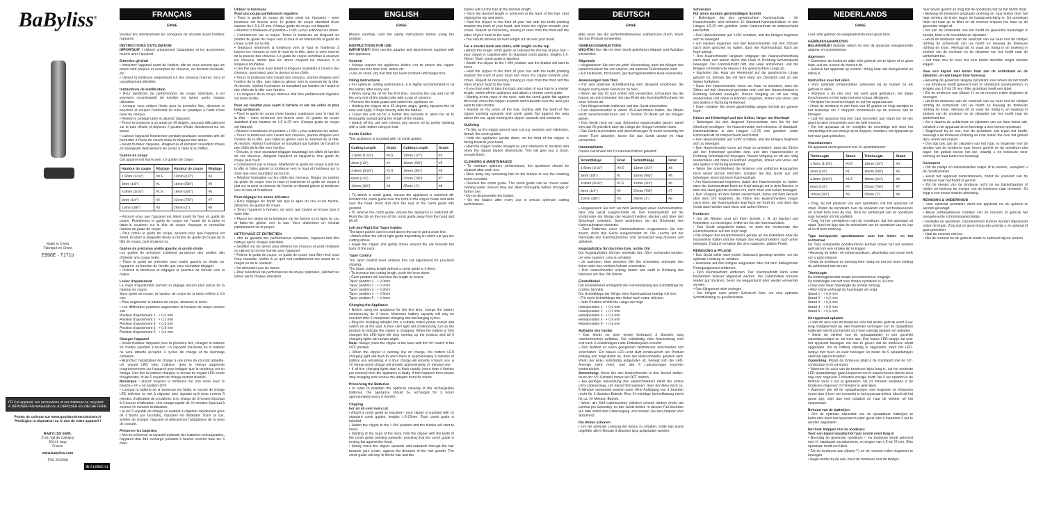BaByliss<sup>®</sup>
Made in China
Fabriqué en Chine
E996E - T171b
FR Cet appareil, ses accessoires et ses batteries se recyclent À DÉPOSER EN MAGASIN ou À DÉPOSER EN DÉCHETERIE
Points de collecte sur www.quefairedemesdechets.fr
Privilégiez la réparation ou le don de votre appareil !
BABYLISS SARL
ZI du Val de Calvigny
59141 Iwuy
France
www.babyliss.com
FAC 2023/08
IB-21/058C-01
FRANÇAIS
E996E
Veuillez lire attentivement les consignes de sécurité avant d'utiliser l'appareil.
INSTRUCTIONS D'UTILISATION
IMPORTANT ! Utilisez uniquement l'adaptateur et les accessoires fournis avec l'appareil.
Entretien général
• Inspectez l'appareil avant de l'utiliser, afin de vous assurer que les lames sont propres et exemptes de cheveux, de déchets résiduels, etc.
• Utilisez la tondeuse uniquement sur des cheveux propres, secs et complètement démêlés.
Instructions de lubrification
• Pour bénéficier de performances de coupe optimales, il est vivement recommandé de lubrifier les lames après chaque utilisation.
• Lorsque vous utilisez l'huile pour la première fois, dévissez le bouchon et coupez l'extrémité du tube en plastique à l'aide d'une paire de ciseaux.
• Retirez le protège-lame et allumez l'appareil.
• Tenez la tondeuse à un angle de 45 degrés, appuyez délicatement sur le tube d'huile et déposez 2 gouttes d'huile directement sur les lames.
• Laissez l'appareil fonctionner pendant quelques secondes afin de permettre à l'huile de couvrir toute la longueur des lames.
• Avant d'utiliser l'appareil, éteignez-le et éliminez l'excédent d'huile en épongeant délicatement les lames à l'aide d'un chiffon.
Guides de coupe
Cet appareil est fourni avec 10 guides de coupe :
| Hauteur de coupe | Réglage | Hauteur de coupe | Réglage |
| --- | --- | --- | --- |
| 1.5mm (1/16″) | #0.5 | 13mm (1/2″) | #4 |
| 3mm (1/8″) | #1 | 16mm (5/8″) | #5 |
| 4.8mm (3/16″) | #1.5 | 19mm (3/4″) | #6 |
| 6mm (1/4″) | #2 | 22mm (7/8″) | #7 |
| 10mm (3/8″) | #3 | 25mm (1″) | #8 |
• Assurez-vous que l'appareil est éteint avant de fixer un guide de coupe. Positionnez le guide de coupe sur l'avant de la lame et faites-le coulisser sur la tête de coupe. Appuyez et verrouillez l'arrière du guide de coupe.
• Pour retirer le guide de coupe, assurez-vous que l'appareil est éteint. Écartez la languette située à l'arrière du guide de coupe de la tête de coupe, puis soulevez-la.
Guides de précision oreille gauche et oreille droite
Les guides de précision s'utilisent au-dessus des oreilles afin d'obtenir une coupe nette.
• Fixez le guide de précision pour oreille gauche ou droite sur l'appareil, en fonction de l'oreille que vous souhaitez dégager.
• Inclinez la tondeuse et dégagez le pourtour de l'oreille vers la nuque.
Levier d'ajustement
Le levier d'ajustement permet un réglage encore plus précis de la hauteur de coupe.
Sans guide de coupe, la hauteur de coupe de la lame s'élève à 0,8 mm.
• Pour augmenter la hauteur de coupe, abaissez le levier.
• Les différentes positions augmentent la hauteur de coupe comme suit :
Position d'ajustement 1 - + 0,0 mm
Position d'ajustement 2 - + 0,2 mm
Position d'ajustement 3 - + 0,3 mm
Position d'ajustement 4 - + 0,5 mm
Position d'ajustement 5 - + 0,6 mm
Charger l'appareil
• Avant d'utiliser l'appareil pour la première fois, chargez la batterie en continu pendant 3 heures. La capacité maximale de la batterie ne sera atteinte qu'après 3 cycles de charge et de décharge complets.
• Branchez l'adaptateur de charge à une prise de courant adaptée. Un voyant LED bleu s'allume, dont le niveau augmente progressivement sur l'appareil pour indiquer que la tondeuse est en charge. Une fois la batterie chargée, le niveau du voyant LED cesse d'augmenter, et les 5 voyants de charge restent allumés.
Remarque : placez toujours la tondeuse sur son socle avec le bouton « I/0 » en position OFF.
• Lorsque la batterie de la tondeuse est faible, le voyant de charge LED inférieur se met à clignoter pour signaler qu'il reste environ 5 minutes d'utilisation de la batterie. Une charge de 3 heures équivaut à 3 heures d'utilisation. Une charge rapide de 20 minutes équivaut à environ 20 minutes d'utilisation.
• Si les 5 voyants de charge se mettent à clignoter rapidement (plus de 4 flashs par seconde), l'appareil est défaillant. Dans ce cas, arrêtez de charger l'appareil et débranchez l'adaptateur de la prise de courant.
Préserver les batteries
• Afin de préserver la capacité optimale des batteries rechargeables, l'appareil doit être rechargé pendant 3 heures environ tous les 6 mois.
Utiliser la tondeuse
Pour une coupe parfaitement régulière
• Fixez le guide de coupe de votre choix sur l'appareil – votre tondeuse est fournie avec 10 guides de coupe standard d'une hauteur de 1,5 à 25 mm. Chaque guide de coupe est étiqueté.
• Allumez la tondeuse en position « I-ON » pour actionner les lames.
• Commencez par la nuque. Tenez la tondeuse en dirigeant les pointes du guide de coupe vers le haut et en maintenant le guide de coupe à plat sur la tête.
• Déplacez lentement la tondeuse vers le haut et l'extérieur à travers les cheveux et vers le haut de la tête, dans le sens inverse de la pousse des cheveux. Le guide de coupe contribue à soulever les cheveux, tandis que les lames coupent les cheveux à la longueur souhaitée.
• Une fois que vous avez atteint la longueur souhaitée à l'arrière des cheveux, poursuivez avec le dessus et les côtés.
• Tenez la tondeuse vers l'avant des cheveux, pointes dirigées vers l'arrière de la tête, puis faites-la glisser vers le sommet de la tête. Au besoin, répétez l'opération en travaillant par bandes de l'avant et des côtés de la tête vers l'arrière.
• La longueur de la coupe obtenue doit être parfaitement régulière sur toute la tête.
Pour un résultat plus court à l'arrière et sur les côtés et plus long au-dessus
• Fixez le guide de coupe d'une hauteur supérieure pour le haut de la tête – votre tondeuse est fournie avec 10 guides de coupe standard d'une hauteur de 1,5 à 25 mm. Chaque guide de coupe est étiqueté.
• Allumez la tondeuse en position « I-ON » pour actionner les lames.
• Tenez la tondeuse vers l'avant des cheveux, pointes dirigées vers l'arrière de la tête, puis faites-la glisser vers le sommet de la tête. Au besoin, répétez l'opération en travaillant par bandes de l'avant et des côtés de la tête vers l'arrière.
• Ensuite, si vous souhaitez dégager davantage les côtés et l'arrière de vos cheveux, éteignez l'appareil et équipez-le d'un guide de coupe plus court.
• Commencez par la nuque. Maintenez le guide de coupe à plat sur la tête et faites glisser la tondeuse vers le haut et l'extérieur sur la zone que vous souhaitez raccourcir.
• Répétez l'opération sur les côtés des cheveux. Dirigez les pointes du guide de coupe vers le haut et maintenez le guide de coupe à plat sur la zone au-dessus de l'oreille en faisant glisser la tondeuse vers le haut et l'extérieur.
Pour dégager les zones délicates
• Pour dégager les bords tels que la ligne du cou et les favoris, détachez les guides de coupe.
• Tenez l'appareil à l'envers, de sorte que l'avant se trouve face à votre tête.
• Placez les lames de la tondeuse sur les favoris ou la ligne du cou et faites-les glisser vers le bas. Vous obtiendrez un résultat parfaitement net et propre.
NETTOYAGE ET ENTRETIEN
• Afin de garantir des performances optimales, l'appareil doit être nettoyé après chaque utilisation.
• Soufflez sur les lames pour éliminer les cheveux et poils résiduels ou utilisez la brosse fournie avec l'appareil.
• Retirez le guide de coupe. Le guide de coupe peut être rincé sous l'eau courante. Veillez à ce qu'il soit parfaitement sec avant de le ranger ou de le réutiliser.
• Ne démontez pas les lames.
• Pour bénéficier de performances de coupe optimales, lubrifiez les lames après chaque utilisation.
ENGLISH
E996E
Please carefully read the safety instructions before using the product.
INSTRUCTIONS FOR USE
IMPORTANT! Only use the adaptor and attachments supplied with this appliance.
General
• Always inspect the appliance before use to ensure the clipper blades are free from hair, debris etc.
• Use on clean, dry hair that has been combed until tangle-free.
Oiling Instructions
• For optimum cutting performance, it is highly recommended to oil the blades after every use.
• When using the oil for the first time, unscrew the cap and cut off the very end of the plastic tube with a pair of scissors.
• Remove the blade guard and switch the appliance on.
• Holding the clipper at a 45 degree angle, gently squeeze the oil tube and apply 2 drops directly onto the blades.
• Leave the unit on for a further few seconds to allow the oil to thoroughly spread along the length of the blades.
• Switch off the unit and remove any excess oil by gently dabbing with a cloth before using on hair.
Comb Guides
This appliance is supplied with 10 comb guides:
| Cutting Length | Grade | Cutting Length | Grade |
| --- | --- | --- | --- |
| 1.5mm (1/16″) | #0.5 | 13mm (1/2″) | #4 |
| 3mm (1/8″) | #1 | 16mm (5/8″) | #5 |
| 4.8mm (3/16″) | #1.5 | 19mm (3/4″) | #6 |
| 6mm (1/4″) | #2 | 22mm (7/8″) | #7 |
| 10mm (3/8″) | #3 | 25mm (1″) | #8 |
• To attach a comb guide, ensure the appliance is switched off. Position the comb guide over the front of the clipper blade and slide over the head. Push and click the rear of the comb guide into position.
• To remove the comb guide, ensure the appliance is switched off. Push the tab on the rear of the comb guide away from the head and lift off.
Left and Right Ear Taper Guides
The taper guides can be used above the ear to get a clean line.
• Attach either the left or right guide depending on which ear you are cutting above.
• Angle the clipper and gently stroke around the ear towards the back of the neck.
Taper Control
The taper control lever enables fine cut adjustment for precision clipping.
The blade cutting length without a comb guide is 0.8mm.
• To increase the cutting length, push the lever down.
• Each position will increase the length as below:
Taper position 1 - + 0.0mm
Taper position 2 - + 0.2mm
Taper position 3 - + 0.3mm
Taper position 4 - + 0.5mm
Taper position 5 - + 0.6mm
Charging the Appliance
• Before using the appliance for the first time, charge the battery continuously for 3 hours. Maximum battery capacity will only be reached after 3 completed charging and discharging cycles.
• Plug the charging adapter into a suitable mains power socket and switch on at the wall. A blue LED light will continuously run up the product to indicate the clipper is charging. When the battery is fully charged the LED light will stop running up the product and all 5 charging lights will remain alight.
Note: Always place the clipper in the base with the 'I/0' switch in the OFF position.
• When the clipper is running low on charge, the bottom LED charging light will flash to warn there is approximately 5 minutes of battery use remaining. A 3 hour charge will provide 3 hours use. A 20 minute quick charge will provide approximately 20 minutes use.
• If all five charging lights start to flash rapidly (more than 4 flashes per second) then the appliance is faulty. If this happens then please stop charging and remove the adapter from the mains.
Preserving the Batteries
• In order to maintain the optimum capacity of the rechargeable batteries, the appliance should be recharged for 3 hours approximately every 6 months.
Clipping
For an all over even cut
• Attach a comb guide as required – your clipper is supplied with 10 standard comb guides, lengths 1.5-25mm. Each comb guide is labelled.
• Switch the clipper to the 'I-ON' position and the blades will start to move.
• Starting at the nape of the neck, hold the clipper with the teeth of the comb guide pointing upwards, ensuring that the comb guide is resting flat against the head.
• Slowly move the clipper upwards and outwards through the hair towards your crown, against the direction of the hair growth. The comb guide will help to lift the hair and the
blades will cut the hair at the desired length.
• Once the desired length is achieved at the back of the hair, start clipping the top and sides.
• Hold the clipper to the front of your hair with the teeth pointing towards the back of your head, and move the clipper towards your crown. Repeat as necessary, moving in rows from the front and the sides of your head to the back.
• You should achieve an even length cut all over your head.
For a shorter back and sides, with length on the top
• Attach the longer comb guide as required for the top of your hair – your clipper is supplied with 10 standard comb guides, lengths 1.5- 25mm. Each comb guide is labelled.
• Switch the clipper to the 'I-ON' position and the blades will start to move.
• Hold the clipper to the front of your hair with the teeth pointing towards the back of your head and move the clipper towards your crown. Repeat as necessary, moving in rows from the front and the sides of your head to the back.
• If you then wish to take the back and sides of your hair to a shorter length, switch off the appliance and attach a shorter comb guide.
• Starting at the nape of the neck, with the comb guide flat against the head, move the clipper upwards and outwards over the area you want to take shorter.
• Repeat on the sides of the hair, starting with the teeth of the clipper pointing upwards and comb guide flat against the area above the ear, again moving the clipper upwards and outwards.
Outlining
• To tidy up the edges around your cut e.g. neckline and sideburns, detach the comb guides.
• Hold the appliance upside down, so the front of the clipper is facing towards your head.
• Hold the clipper blades straight on your sideburns or neckline and move the clipper blades downwards. This will give you a clean, smooth finish.
CLEANING & MAINTENANCE
• To maintain optimum performance, the appliance should be cleaned after each use.
• Blow away any remaining hair on the blades or use the cleaning brush provided.
• Remove the comb guide. The comb guide can be rinsed under running water. Ensure they are dried thoroughly before storage or further use.
• Do not disassemble the blades.
• Oil the blades after every use to ensure optimum cutting performance.
DEUTSCH
E996E
Bitte lesen Sie die Sicherheitshinweise aufmerksam durch, bevor Sie das Produkt verwenden.
GEBRAUCHSANLEITUNG
WICHTIG! Nur die mit dem Gerät gelieferten Adapter und Aufsätze verwenden.
Allgemein
• Vergewissern Sie sich vor jeder Verwendung, dass die Klingen des Haarschneiders frei von Haaren und anderen Rückständen sind.
• Auf sauberem, trockenem, gut durchgekämmtem Haar verwenden.
Anweisungen zum Ölen
• Für eine optimale Schnittleistung wird dringend empfohlen, die Klingen nach jedem Gebrauch zu ölen.
• Wenn Sie das Öl zum ersten Mal verwenden, schrauben Sie die Kappe ab und schneiden Sie das Ende des Kunststoffröhrchens mit einer Schere ab.
• Den Klingenschutz entfernen und das Gerät einschalten.
• Den Haarschneider in einem 45-Grad-Winkel halten, die Öltube leicht zusammendrücken und 2 Tropfen Öl direkt auf die Klingen geben.
• Das Gerät noch ein paar Sekunden eingeschaltet lassen, damit sich das Öl gründlich über die Länge der Klingen verteilen kann.
• Das Gerät ausschalten und überschüssiges Öl durch vorsichtig mit einem Tuch abtupfen, bevor Sie das Gerät wieder im Haar verwenden.
Kammaufsätze
Dieses Gerät wird mit 10 Kammaufsätzen geliefert:
| Schnittlänge | Grad | Schnittlänge | Grad |
| --- | --- | --- | --- |
| 1.5mm (1/16″) | #0.5 | 13mm (1/2″) | #4 |
| 3mm (1/8″) | #1 | 16mm (5/8″) | #5 |
| 4.8mm (3/16″) | #1.5 | 19mm (3/4″) | #6 |
| 6mm (1/4″) | #2 | 22mm (7/8″) | #7 |
| 10mm (3/8″) | #3 | 25mm (1″) | #8 |
• Vergewissern Sie sich vor dem Befestigen eines Kammaufsatzes, dass das Gerät ausgeschaltet ist. Den Kammaufsatz auf die Vorderseite der Klinge des Haarschneiders stecken und über den Scherkopf schieben. Dann andrücken, bis die Rückseite des Kammaufsatzes einrastet.
• Zum Entfernen eines Kammaufsatzes vergewissern Sie sich zuerst, dass das Gerät ausgeschaltet ist. Die Lasche auf der Rückseite des Kammaufsatzes vom Scherkopf weg drücken und abheben.
Kegelaufsätze für das linke bzw. rechte Ohr
Die Kegelaufsätze können oberhalb des Ohrs verwendet werden, um eine saubere Linie zu erhalten.
• Je nachdem, über welchem Ohr Sie schneiden, entweder den linken oder den rechten Aufsatz verwenden.
• Den Haarschneider schräg halten und sanft in Richtung des Nackens um das Ohr führen.
Einstellhebel
Der Einstellhebel ermöglicht die Feineinstellung der Schnittlänge für präzise Schnitte.
Die Schnittlänge der Klinge ohne Kammaufsatz beträgt 0,8 mm.
• Für mehr Schnittlänge den Hebel nach unten drücken.
• Jede Position erhöht die Länge wie folgt:
Hebelposition 1 - + 0,0 mm
Hebelposition 2 - + 0,2 mm
Hebelposition 3 - + 0,3 mm
Hebelposition 4 - + 0,5 mm
Hebelposition 5 - + 0,6 mm
Aufladen des Geräts
• Das Gerät vor dem ersten Gebrauch 3 Stunden lang ununterbrochen aufladen. Die vollständig volle Akkuleistung wird erst nach 3 vollständigen Lade-Entladezyklen erreicht.
• Das Netzteil an einen geeigneten Netzstecker anschließen und einschalten. Ein blaues LED-Licht läuft kontinuierlich am Produkt entlang und zeigt damit an, dass der Haarschneider geladen wird. Wenn der Akku vollständig aufgeladen ist, bewegt sich die LED-Anzeige nicht mehr, und alle 5 Ladeanzeigen leuchten kontinuierlich.
Anmerkung: Wenn Sie den Haarschneider in den Sockel stellen, muss der 'I/0'-Schalter immer auf OFF stehen.
• Bei geringer Akkuladung des Haarschneiders blinkt die untere LED-Ladeanzeige, um darauf hinzuweisen, dass der Akku noch ca. 5 Minuten verwendet werden kann. Eine Aufladung von 3 Stunden reicht für 3 Stunden Betrieb. Eine 20-minütige Schnellladung reicht für ca. 20 Minuten Betrieb.
• Wenn alle fünf Ladeleuchten plötzlich schnell blinken (mehr als viermal pro Sekunde), ist das Gerät defekt. In diesem Fall beenden Sie bitte sofort den Ladevorgang und trennen Sie den Adapter vom Stromnetz.
Die Akkus schonen
• Um die optimale Leistung der Akkus zu erhalten, sollte das Gerät ungefähr alle 6 Monate 3 Stunden lang aufgeladen werden.
Schneiden
Für einen rundum gleichmäßigen Schnitt
• Befestigen Sie den gewünschten Kammaufsatz - Ihr Haarschneider wird inklusive 10 Standard-Kammaufsätzen in den Längen 1,5-25 mm geliefert. Jeder Kammaufsatz ist entsprechend beschriftet.
• Den Haarschneider auf 'I-ON' schalten, und die Klingen beginnen sich zu bewegen.
• Am Nacken beginnen und den Haarschneider mit den Zähnen nach oben gerichtet so halten, dass der Kammaufsatz flach am Kopf anliegt.
• Den Haarschneider langsam entgegen der Haarwuchsrichtung nach oben und außen durch das Haar in Richtung Scheitelpunkt bewegen. Der Kammaufsatz hilft, das Haar anzuheben, und die Klingen schneiden die Haare in der gewünschten Länge ab.
• Nachdem das Haar am Hinterkopf auf die gewünschte Länge gekürzt ist, können Sie mit dem Haar am Oberkopf und an den Seiten fortfahren.
• Dazu den Haarschneider vorne am Haar so ansetzen, dass die Zähne auf den Hinterkopf gerichtet sind, und den Haarschneider in Richtung Scheitel bewegen. Diesen Vorgang so oft wie nötig wiederholen und dabei in Bahnen vorgehen, immer von vorne und den Seiten in Richtung Hinterkopf.
• Dann erhalten Sie einen gleichmäßig langen Schnitt am ganzen Kopf.
Kürzer am Hinterkopf und den Seiten, länger am Oberkopf
• Befestigen Sie den längeren Kammaufsatz, den Sie für den Oberkopf benötigen - Ihr Haarschneider wird inklusive 10 Standard-Kammaufsätzen in den Längen 1,5-25 mm geliefert. Jeder Kammaufsatz ist entsprechend beschriftet.
• Den Haarschneider auf 'I-ON' schalten, und die Klingen beginnen sich zu bewegen.
• Den Haarschneider vorne am Haar so ansetzen, dass die Zähne auf den Hinterkopf gerichtet sind, und den Haarschneider in Richtung Scheitelpunkt bewegen. Diesen Vorgang so oft wie nötig wiederholen und dabei in Bahnen vorgehen, immer von vorne und den Seiten in Richtung Hinterkopf.
• Wenn Sie anschließend die hinteren und seitlichen Haarpartien noch weiter kürzen möchten, schalten Sie das Gerät aus und befestigen einen kürzeren Kammaufsatz.
• Am Nackenansatz beginnen, dabei den Haarschneider so halten, dass der Kammaufsatz flach am Kopf anliegt und in dem Bereich, in dem das Haar gekürzt werden soll, nach oben und außen bewegen.
• Den Vorgang an den Seiten wiederholen, dabei mit dem Bereich über dem Ohr beginnen, die Zähne des Haarschneiders zeigen nach oben, der Kammaufsatz liegt flach am Kopf an, und dann das Gerät dann wieder nach oben und außen führen.
Konturen
• Um die Ränder rund um Ihren Schnitt, z. B. an Nacken und Koteletten, zu bereinigen, entfernen Sie die Kammaufsätze.
• Das Gerät umgedreht halten, so dass die Vorderseite des Haarschneiders auf den Kopf zeigt.
• Die Klingen des Haarschneiders gerade an die Koteletten oder die Nackenlinie halten und die Klingen des Haarschneiders nach unten bewegen. Dadurch erhalten Sie eine sauberes, glattes Finish.
REINIGUNG & PFLEGE
• Das Gerät sollte nach jedem Gebrauch gereinigt werden, um die optimale Leistung zu erhalten.
• Haarreste auf den Klingen wegpusten oder mit dem beiliegenden Reinigungspinsel entfernen.
• Den Kammaufsatz entfernen. Der Kammaufsatz kann unter fließendem Wasser abgespült werden. Die Zubehörteile müssen wieder gut trocknen, bevor sie weggeräumt oder wieder verwendet werden.
• Das Klingenset nicht zerlegen.
• Die Klingen nach jedem Gebrauch ölen, um eine optimale Schnittleistung zu gewährleisten.
NEDERLANDS
E996E
Lees vóór gebruik de veiligheidsinstructies goed door.
GEBRUIKSAANWIJZING
BELANGRIJK! Gebruik alleen de met dit apparaat meegeleverde adapter en opzetstukken.
Algemeen
• Controleer de tondeuse altijd vóór gebruik om te kijken of er geen haar, vuil etc. tussen de messen zit.
• Gebruik het apparaat op schoon, droog haar dat doorgekamd en klitvrij is.
Instructies voor het oliën
• Voor optimale trimprestaties adviseren wij de bladen na elk gebruik te oliën.
• Wanneer u de olie voor het eerst gaat gebruiken, het dopje losschroeven en het tuitje met een schaar afknippen.
• Verwijder het beschermkapje en zet het apparaat aan.
• Houd de tondeuse in een hoek van 45 graden en knijp zachtjes in het oliebuisje om 2 druppels rechtstreeks op de messen aan te brengen.
• Laat het apparaat nog een paar seconden aan staan om de olie goed te laten verspreiden over de hele messen.
• Zet het apparaat uit en verwijder de overtollige olie door het voorzichtig met een doekje op te deppen, voordat u het apparaat op het haar gaat gebruiken.
Opzetkammen
Dit apparaat wordt geleverd met 10 opzetkammen:
| Trimhoogte | Stand | Trimhoogte | Stand |
| --- | --- | --- | --- |
| 1.5mm (1/16″) | #0.5 | 13mm (1/2″) | #4 |
| 3mm (1/8″) | #1 | 16mm (5/8″) | #5 |
| 4.8mm (3/16″) | #1.5 | 19mm (3/4″) | #6 |
| 6mm (1/4″) | #2 | 22mm (7/8″) | #7 |
| 10mm (3/8″) | #3 | 25mm (1″) | #8 |
• Zorg, bij het plaatsen van een opzetkam, dat het apparaat uit staat. Plaats de opzetkam over de voorkant van het tondeusemes en schuif hem over de kop. Druk de achterkant van de opzetkam naar beneden tot hij vastklikt.
• Zorg, bij het verwijderen van de opzetkam, dat het apparaat uit staat. Duw het lipje aan de achterkant van de opzetkam van de kop af en til hem omhoog.
Taps toelopende opzetkammen voor het linker- en het rechteroor
De Taps toelopende opzetkammen kunnen boven het oor worden gebruikt om een strakke lijn te krijgen.
• Bevestig de linker- of rechteropzetkam, afhankelijk van boven welk oor u gaat knippen.
• Draai de tondeuse en beweeg hem rustig om het oor heen richting de achterkant van de nek.
Trimhoogte
De trimhoogtehendel maakt precisietrimmen mogelijk.
De trimhoogte van het mes zonder opzetkam is 0,8 mm.
• Duw voor meer haarlengte de hendel omlaag.
• Elke stand verhoogt de haarlengte als volgt:
Stand 1 - + 0,0 mm
Stand 2 - + 0,2 mm
Stand 3 - + 0,3 mm
Stand 4 - + 0,5 mm
Stand 5 - + 0,6 mm
Het apparaat opladen
• Laad de accu van de tondeuse vóór het eerste gebruik eerst 3 uur lang onafgebroken op. Het maximale vermogen van de oplaadbare batterijen wordt pas bereikt na 3 keer volledig opladen en ontladen.
• Steek de stekker van de oplaadadapter in een geschikt wandstopcontact en zet hem aan. Een blauw LED-lampje zal over het apparaat bewegen om aan te geven dat de tondeuse wordt opgeladen. Als de batterij volledig is opgeladen, stopt het LED-lampje met heen en weer bewegen en zullen de 5 oplaadlampjes allemaal blijven branden.
Opmerking: Plaats de tondeuse altijd in de standaard met de 'I/0'-schakelaar in de uit-stand.
• Wanneer de accu van de tondeuse bijna leeg is, zal het onderste LED-oplaadlampje gaan knipperen om te waarschuwen dat de accu nog voor ongeveer 5 minuten energie heeft. Na 3 uur opladen is de trimmer weer 3 uur te gebruiken. Na 20 minuten snelladen is de tondeuse ongeveer 20 minuten te gebruiken.
• Wanneer alle vijf de oplaadlampjes snel beginnen te knipperen (meer dan 4 keer per seconde) is het apparaat defect. Mocht dit het geval zijn, stop dan met opladen en haal de stekker uit het stopcontact.
Behoud van de batterijen
• Om de optimale capaciteit van de oplaadbare batterijen te behouden dient het apparaat in ieder geval elke 6 maanden 3 uur te worden opgeladen.
Het haar knippen met de tondeuse
Voor een kapsel waarbij het haar overal even lang is
• Bevestig de gewenste opzetkam – uw tondeuse wordt geleverd met 10 standaard opzetkammen, in lengtes van 1,5 tot 25 mm. Elke opzetkam heeft een label.
• Zet de tondeuse aan (Stand 'I') en de messen zullen beginnen te bewegen.
• Begin achter bij de nek, houd de tondeuse met de tandjes
naar boven gericht en zorg dat de opzetkam plat op het hoofd staat.
• Beweeg de tondeuse langzaam omhoog en naar buiten door het haar richting de kruin, tegen de haargroeirichting in. De opzetkam helpt het haar op te tillen en de messen knippen het haar op de gewenste lengte af.
• Als aan de achterkant van het hoofd de gewenste haarlengte is bereikt, trimt u de bovenkant en zijkanten.
• Houd de tondeuse aan de voorkant van uw haar met de tandjes richting de achterkant van uw hoofd en beweeg de tondeuse richting de kruin. Herhaal dit zo vaak als nodig is en beweeg in stroken van de voorkant en de zijkanten van het hoofd naar de achterkant toe.
• Het haar zou zo over het hele hoofd dezelfde lengte moeten krijgen.
Voor een kapsel met korter haar aan de achterkant en de zijkanten, en wat langer haar bovenop
• Bevestig de gewenste langere opzetkam voor boven op het hoofd – uw tondeuse wordt geleverd met 10 standaard opzetkammen, in lengtes van 1,5 tot 25 mm. Elke opzetkam heeft een label.
• Zet de tondeuse aan (Stand 'I') en de messen zullen beginnen te bewegen.
• Houd de tondeuse aan de voorkant van uw haar met de tandjes richting de achterkant van uw hoofd en beweeg de tondeuse richting de kruin. Herhaal dit zo vaak als nodig is en beweeg in stroken van de voorkant en de zijkanten van het hoofd naar de achterkant toe.
• Als u daarna de achterkant en zijkanten van uw haar korter wilt, schakelt u het apparaat uit en bevestigt u een kortere opzetkam.
• Beginnend bij de nek, met de opzetkam plat tegen het hoofd, beweegt u de tondeuse omhoog en naar buiten toe over het gebied dat u korter wilt maken.
• Doe dat ook aan de zijkanten van het haar, te beginnen met de tandjes van de tondeuse naar boven gericht en de opzetkam plat tegen het gebied boven het oor, waarbij u de tondeuse weer omhoog en naar buiten toe beweegt.
Contouren
• Om de neklijn en bakkebaarden netjes af te werken, verwijdert u de opzetkammen.
• Houd het apparaat ondersteboven, zodat de voorkant van de tondeuse naar het hoofd is gericht.
• Zet de mesjes van de tondeuse recht op uw bakkebaarden of neklijn en beweeg de mesjes van de tondeuse naar beneden. Zo krijgt u een mooie strakke afwerking.
REINIGING & ONDERHOUD
• Voor optimale prestaties dient het apparaat na elk gebruik te worden gereinigd.
• Blaas achtergebleven haartjes van de messen of gebruik het meegeleverde schoonmaakborsteltje.
• Verwijder de opzetkam. Opzetkammen kunnen worden afgespoeld onder de kraan. Zorg dat ze goed droog zijn voordat u ze opbergt of gaat gebruiken.
• Haal de messen niet los.
• Olie de messen na elk gebruik zodat ze optimaal blijven werken.